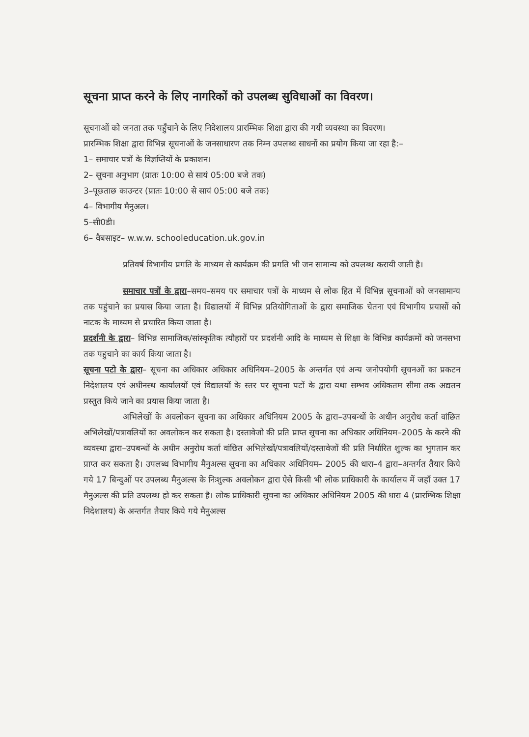सूचना प्राप्त करने के लिए नागरिकों को उपलब्ध सुविधाओं का विवरण।
सूचनाओं को जनता तक पहुँचाने के लिए निदेशालय प्रारम्भिक शिक्षा द्वारा की गयी व्यवस्था का विवरण।
प्रारम्भिक शिक्षा द्वारा विभिन्न सूचनाओं के जनसाधारण तक निम्न उपलब्ध साधनों का प्रयोग किया जा रहा है:–
1– समाचार पत्रों के विज्ञप्तियों के प्रकाशन।
2– सूचना अनुभाग (प्रातः 10:00 से सायं 05:00 बजे तक)
3–पूछताछ काउन्टर (प्रातः 10:00 से सायं 05:00 बजे तक)
4– विभागीय मैनुअल।
5–सी0डी।
6– वैबसाइट– w.w.w. schooleducation.uk.gov.in
प्रतिवर्ष विभागीय प्रगति के माध्यम से कार्यक्रम की प्रगति भी जन सामान्य को उपलब्ध करायी जाती है।
समाचार पत्रों के द्वारा–समय–समय पर समाचार पत्रों के माध्यम से लोक हित में विभिन्न सूचनाओं को जनसामान्य तक पहुंचाने का प्रयास किया जाता है। विद्यालयों में विभिन्न प्रतियोगिताओं के द्वारा समाजिक चेतना एवं विभागीय प्रयासों को नाटक के माध्यम से प्रचारित किया जाता है।
प्रदर्शनी के द्वारा– विभिन्न सामाजिक/सांस्कृतिक त्यौहारों पर प्रदर्शनी आदि के माध्यम से शिक्षा के विभिन्न कार्यक्रमों को जनसभा तक पहुचाने का कार्य किया जाता है।
सूचना पटो के द्वारा– सूचना का अधिकार अधिकार अधिनियम–2005 के अन्तर्गत एवं अन्य जनोपयोगी सूचनओं का प्रकटन निदेशालय एवं अधीनस्थ कार्यालयों एवं विद्यालयों के स्तर पर सूचना पटों के द्वारा यथा सम्भव अधिकतम सीमा तक अद्यतन प्रस्तुत किये जाने का प्रयास किया जाता है।
अभिलेखों के अवलोकन सूचना का अधिकार अधिनियम 2005 के द्वारा–उपबन्धों के अधीन अनुरोध कर्ता वांछित अभिलेखों/पत्रावलियों का अवलोकन कर सकता है। दस्तावेजो की प्रति प्राप्त सूचना का अधिकार अधिनियम–2005 के करने की व्यवस्था द्वारा–उपबन्धों के अधीन अनुरोध कर्ता वांछित अभिलेखों/पत्रावलियों/दस्तावेजों की प्रति निर्धारित शुल्क का भुगतान कर प्राप्त कर सकता है। उपलब्ध विभागीय मैनुअल्स सूचना का अधिकार अधिनियम– 2005 की धारा–4 द्वारा–अन्तर्गत तैयार किये गये 17 बिन्दुओं पर उपलब्ध मैनुअल्स के निःशुल्क अवलोकन द्वारा ऐसे किसी भी लोक प्राधिकारी के कार्यालय में जहाँ उक्त 17 मैनुअल्स की प्रति उपलब्ध हो कर सकता है। लोक प्राधिकारी सूचना का अधिकार अधिनियम 2005 की धारा 4 (प्रारम्भिक शिक्षा निदेशालय) के अन्तर्गत तैयार किये गये मैनुअल्स